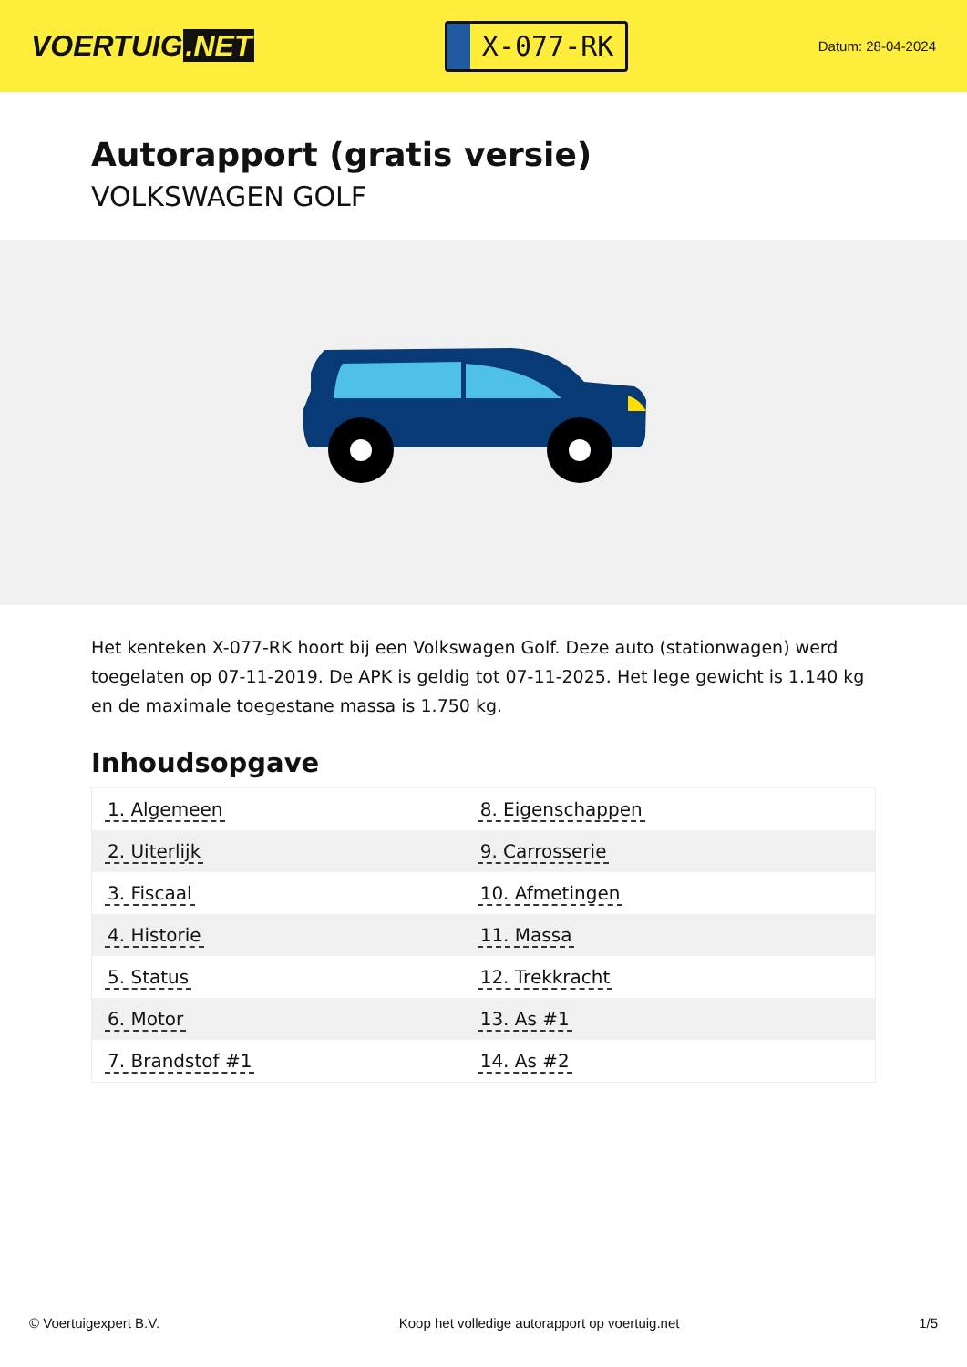VOERTUIG.NET
X-077-RK
Datum: 28-04-2024
Autorapport (gratis versie)
VOLKSWAGEN GOLF
Het kenteken X-077-RK hoort bij een Volkswagen Golf. Deze auto (stationwagen) werd toegelaten op 07-11-2019. De APK is geldig tot 07-11-2025. Het lege gewicht is 1.140 kg en de maximale toegestane massa is 1.750 kg.
Inhoudsopgave
| 1. Algemeen | 8. Eigenschappen |
| 2. Uiterlijk | 9. Carrosserie |
| 3. Fiscaal | 10. Afmetingen |
| 4. Historie | 11. Massa |
| 5. Status | 12. Trekkracht |
| 6. Motor | 13. As #1 |
| 7. Brandstof #1 | 14. As #2 |
© Voertuigexpert B.V. Koop het volledige autorapport op voertuig.net 1/5